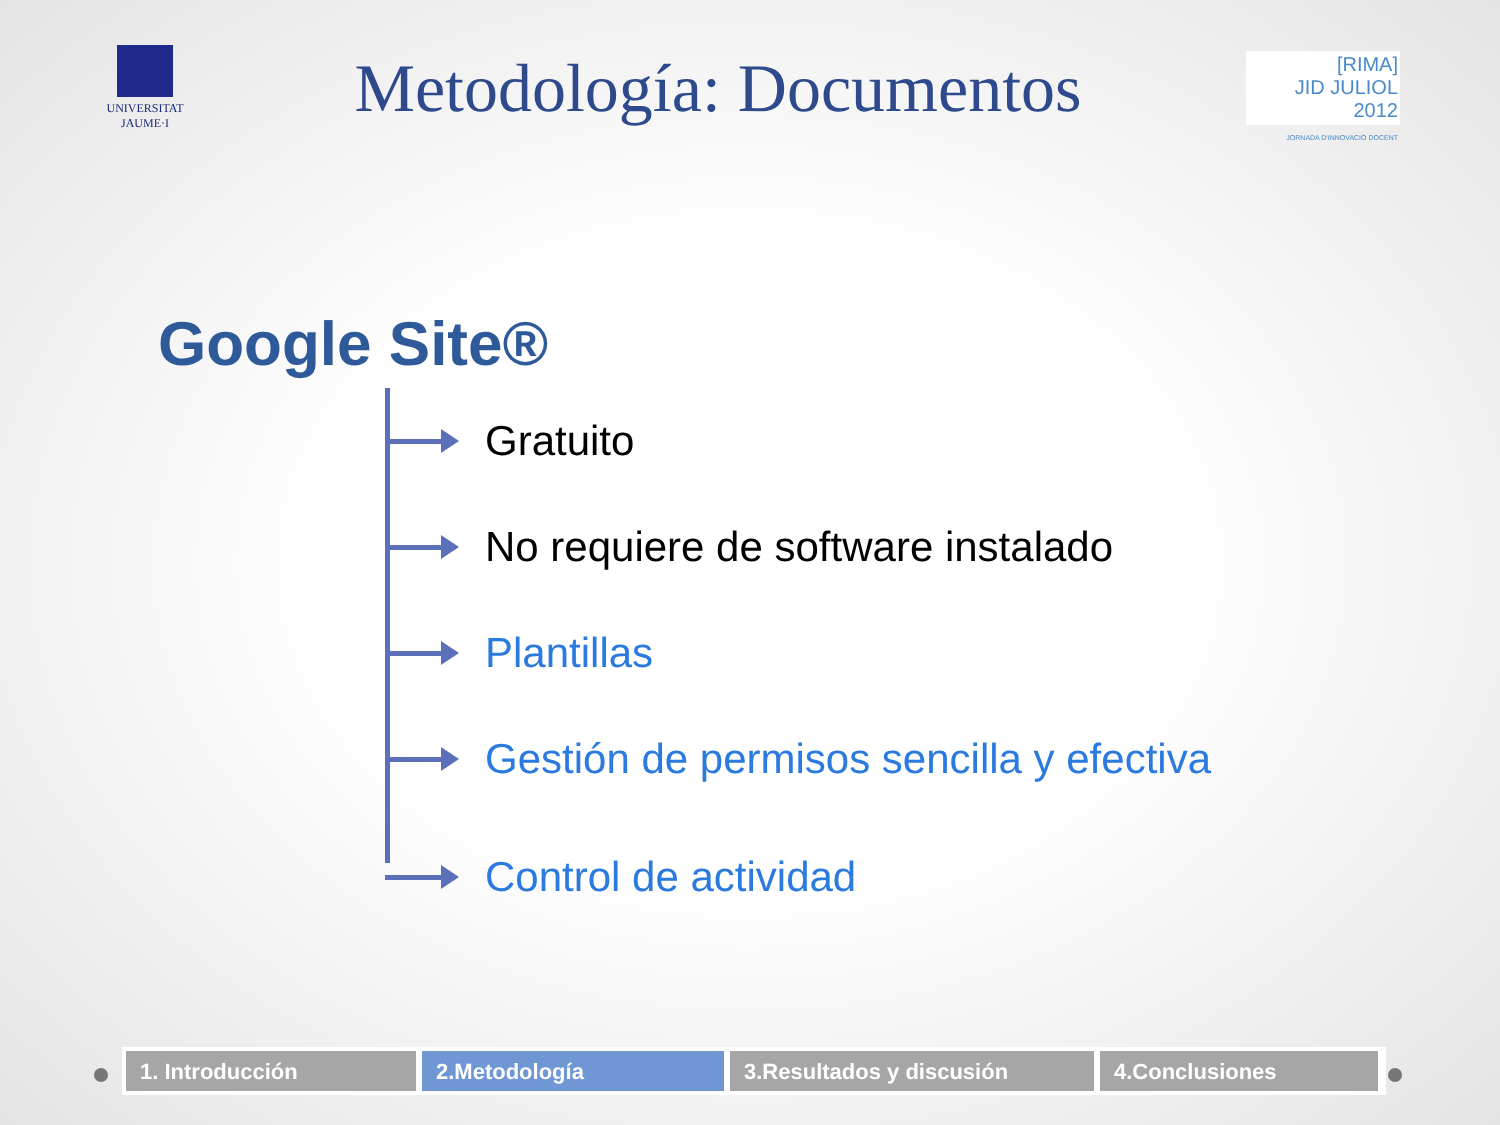UNIVERSITAT
JAUME·I
Metodología: Documentos
[RIMA]
JID JULIOL 2012
JORNADA D'INNOVACIÓ DOCENT
Google Site®
Gratuito
No requiere de software instalado
Plantillas
Gestión de permisos sencilla y efectiva
Control de actividad
1. Introducción 2.Metodología 3.Resultados y discusión 4.Conclusiones